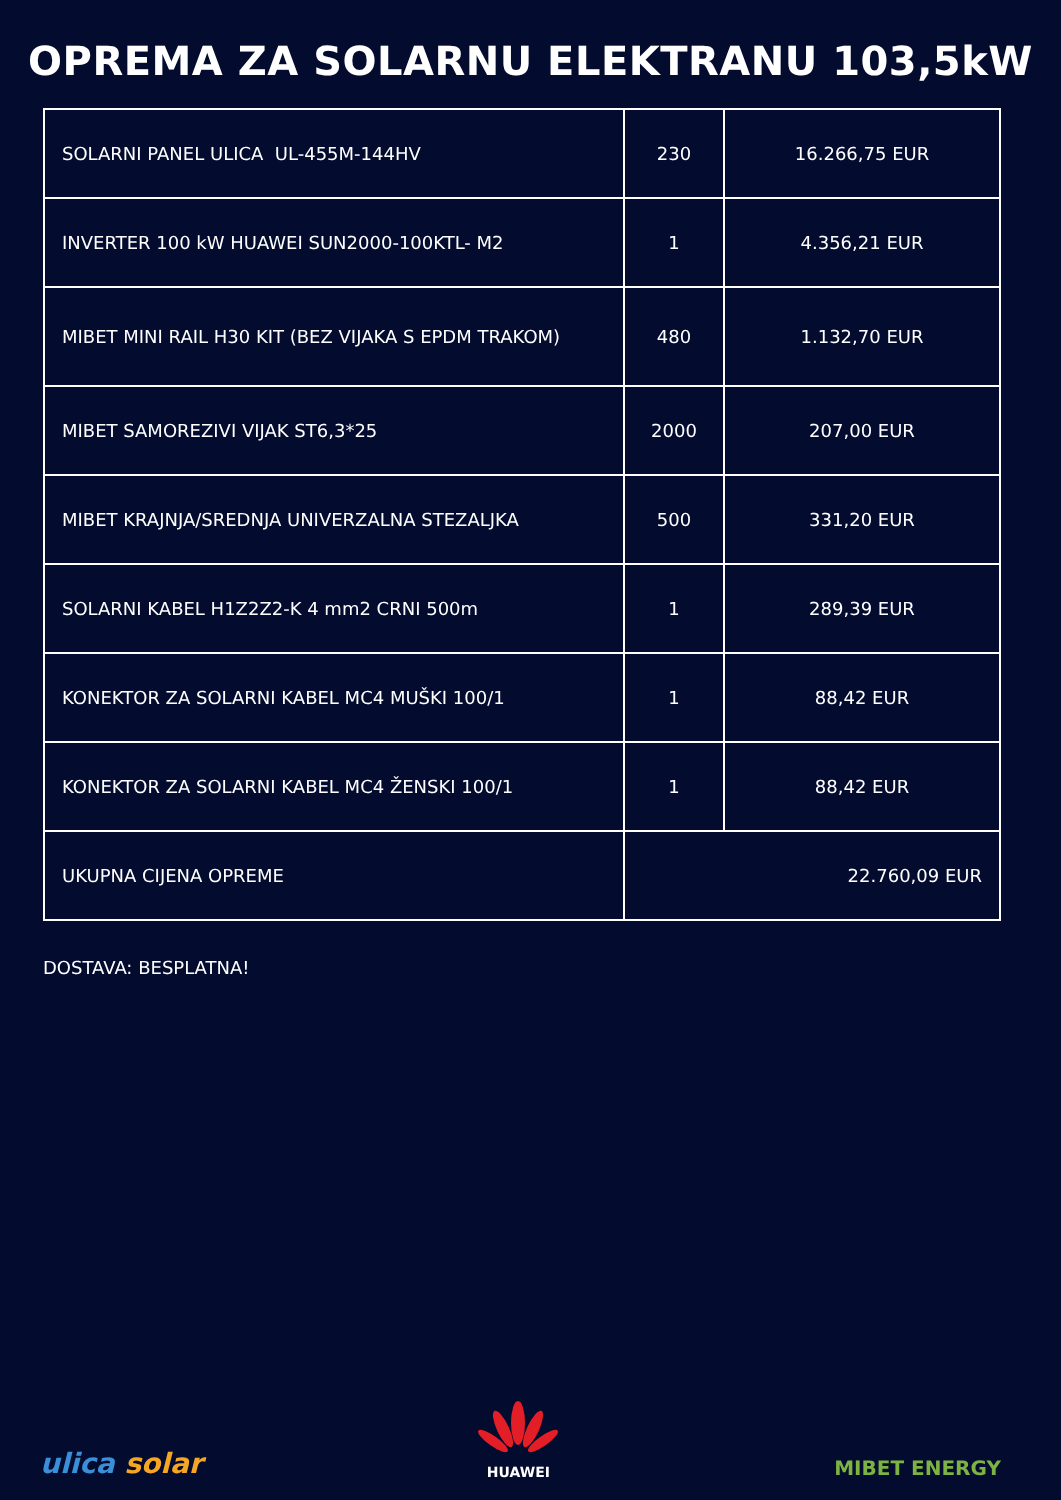OPREMA ZA SOLARNU ELEKTRANU 103,5kW
| SOLARNI PANEL ULICA UL-455M-144HV | 230 | 16.266,75 EUR |
| INVERTER 100 kW HUAWEI SUN2000-100KTL- M2 | 1 | 4.356,21 EUR |
| MIBET MINI RAIL H30 KIT (BEZ VIJAKA S EPDM TRAKOM) | 480 | 1.132,70 EUR |
| MIBET SAMOREZIVI VIJAK ST6,3*25 | 2000 | 207,00 EUR |
| MIBET KRAJNJA/SREDNJA UNIVERZALNA STEZALJKA | 500 | 331,20 EUR |
| SOLARNI KABEL H1Z2Z2-K 4 mm2 CRNI 500m | 1 | 289,39 EUR |
| KONEKTOR ZA SOLARNI KABEL MC4 MUŠKI 100/1 | 1 | 88,42 EUR |
| KONEKTOR ZA SOLARNI KABEL MC4 ŽENSKI 100/1 | 1 | 88,42 EUR |
| UKUPNA CIJENA OPREME | 22.760,09 EUR | |
DOSTAVA: BESPLATNA!
ulica solar
HUAWEI
MIBET ENERGY